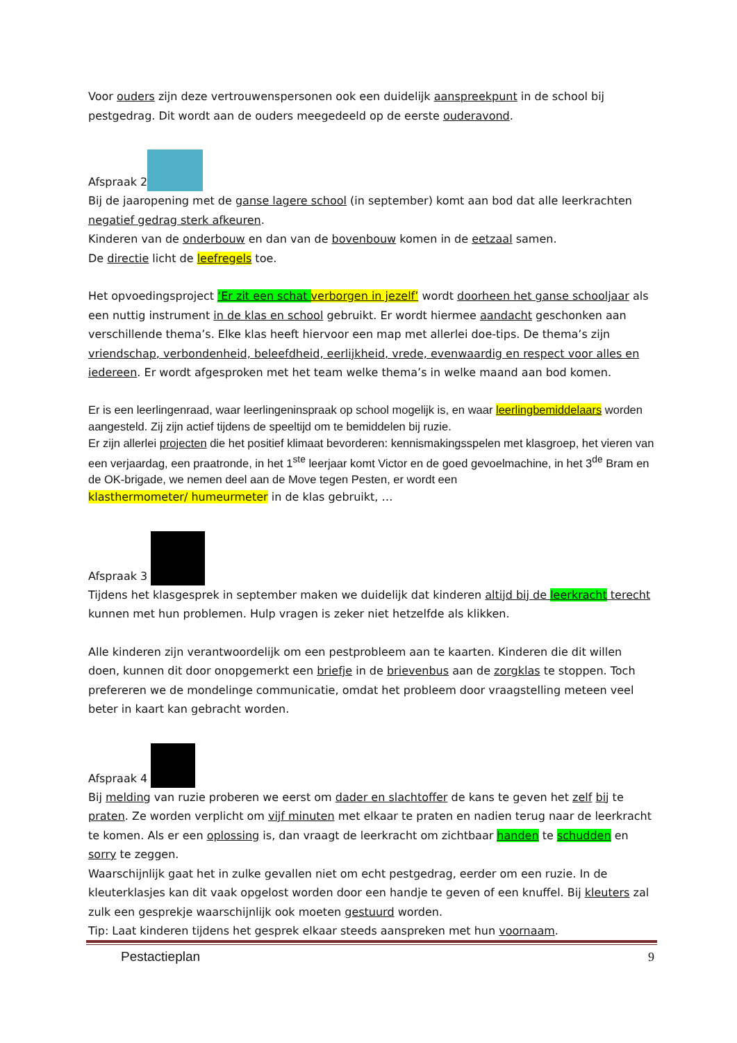Voor ouders zijn deze vertrouwenspersonen ook een duidelijk aanspreekpunt in de school bij pestgedrag. Dit wordt aan de ouders meegedeeld op de eerste ouderavond.
Afspraak 2
Bij de jaaropening met de ganse lagere school (in september) komt aan bod dat alle leerkrachten negatief gedrag sterk afkeuren.
Kinderen van de onderbouw en dan van de bovenbouw komen in de eetzaal samen.
De directie licht de leefregels toe.
Het opvoedingsproject ‘Er zit een schat verborgen in jezelf’ wordt doorheen het ganse schooljaar als een nuttig instrument in de klas en school gebruikt. Er wordt hiermee aandacht geschonken aan verschillende thema’s. Elke klas heeft hiervoor een map met allerlei doe-tips. De thema’s zijn vriendschap, verbondenheid, beleefdheid, eerlijkheid, vrede, evenwaardig en respect voor alles en iedereen. Er wordt afgesproken met het team welke thema’s in welke maand aan bod komen.
Er is een leerlingenraad, waar leerlingeninspraak op school mogelijk is, en waar leerlingbemiddelaars worden aangesteld. Zij zijn actief tijdens de speeltijd om te bemiddelen bij ruzie.
Er zijn allerlei projecten die het positief klimaat bevorderen: kennismakingsspelen met klasgroep, het vieren van een verjaardag, een praatronde, in het 1<sup>ste</sup> leerjaar komt Victor en de goed gevoelmachine, in het 3<sup>de</sup> Bram en de OK-brigade, we nemen deel aan de Move tegen Pesten, er wordt een
klasthermometer/ humeurmeter in de klas gebruikt, …
Afspraak 3
Tijdens het klasgesprek in september maken we duidelijk dat kinderen altijd bij de leerkracht terecht kunnen met hun problemen. Hulp vragen is zeker niet hetzelfde als klikken.
Alle kinderen zijn verantwoordelijk om een pestprobleem aan te kaarten. Kinderen die dit willen doen, kunnen dit door onopgemerkt een briefje in de brievenbus aan de zorgklas te stoppen. Toch prefereren we de mondelinge communicatie, omdat het probleem door vraagstelling meteen veel beter in kaart kan gebracht worden.
Afspraak 4
Bij melding van ruzie proberen we eerst om dader en slachtoffer de kans te geven het zelf bij te praten. Ze worden verplicht om vijf minuten met elkaar te praten en nadien terug naar de leerkracht te komen. Als er een oplossing is, dan vraagt de leerkracht om zichtbaar handen te schudden en sorry te zeggen.
Waarschijnlijk gaat het in zulke gevallen niet om echt pestgedrag, eerder om een ruzie. In de kleuterklasjes kan dit vaak opgelost worden door een handje te geven of een knuffel. Bij kleuters zal zulk een gesprekje waarschijnlijk ook moeten gestuurd worden.
Tip: Laat kinderen tijdens het gesprek elkaar steeds aanspreken met hun voornaam.
Pestactieplan 9